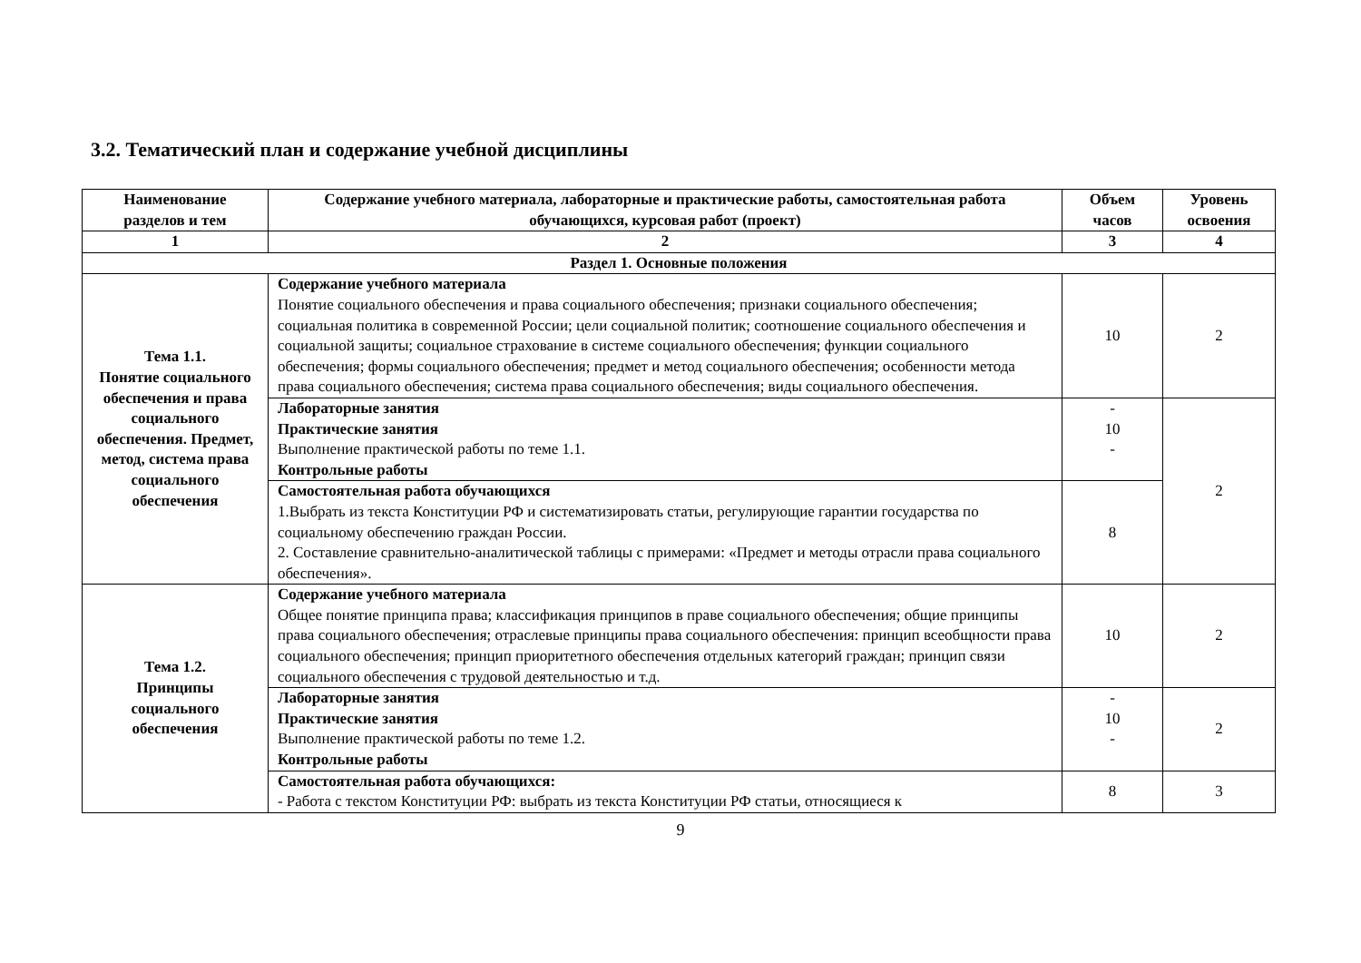3.2. Тематический план и содержание учебной дисциплины
| Наименование разделов и тем | Содержание учебного материала, лабораторные и практические работы, самостоятельная работа обучающихся, курсовая работ (проект) | Объем часов | Уровень освоения |
| --- | --- | --- | --- |
| 1 | 2 | 3 | 4 |
| Раздел 1. Основные положения | | | |
| Тема 1.1. Понятие социального обеспечения и права социального обеспечения. Предмет, метод, система права социального обеспечения | Содержание учебного материала Понятие социального обеспечения и права социального обеспечения; признаки социального обеспечения; социальная политика в современной России; цели социальной политик; соотношение социального обеспечения и социальной защиты; социальное страхование в системе социального обеспечения; функции социального обеспечения; формы социального обеспечения; предмет и метод социального обеспечения; особенности метода права социального обеспечения; система права социального обеспечения; виды социального обеспечения. | 10 | 2 |
| | Лабораторные занятия Практические занятия Выполнение практической работы по теме 1.1. Контрольные работы | - 10 - | 2 |
| | Самостоятельная работа обучающихся 1.Выбрать из текста Конституции РФ и систематизировать статьи, регулирующие гарантии государства по социальному обеспечению граждан России. 2. Составление сравнительно-аналитической таблицы с примерами: «Предмет и методы отрасли права социального обеспечения». | 8 | |
| Тема 1.2. Принципы социального обеспечения | Содержание учебного материала Общее понятие принципа права; классификация принципов в праве социального обеспечения; общие принципы права социального обеспечения; отраслевые принципы права социального обеспечения: принцип всеобщности права социального обеспечения; принцип приоритетного обеспечения отдельных категорий граждан; принцип связи социального обеспечения с трудовой деятельностью и т.д. | 10 | 2 |
| | Лабораторные занятия Практические занятия Выполнение практической работы по теме 1.2. Контрольные работы | - 10 - | 2 |
| | Самостоятельная работа обучающихся: - Работа с текстом Конституции РФ: выбрать из текста Конституции РФ статьи, относящиеся к | 8 | 3 |
9